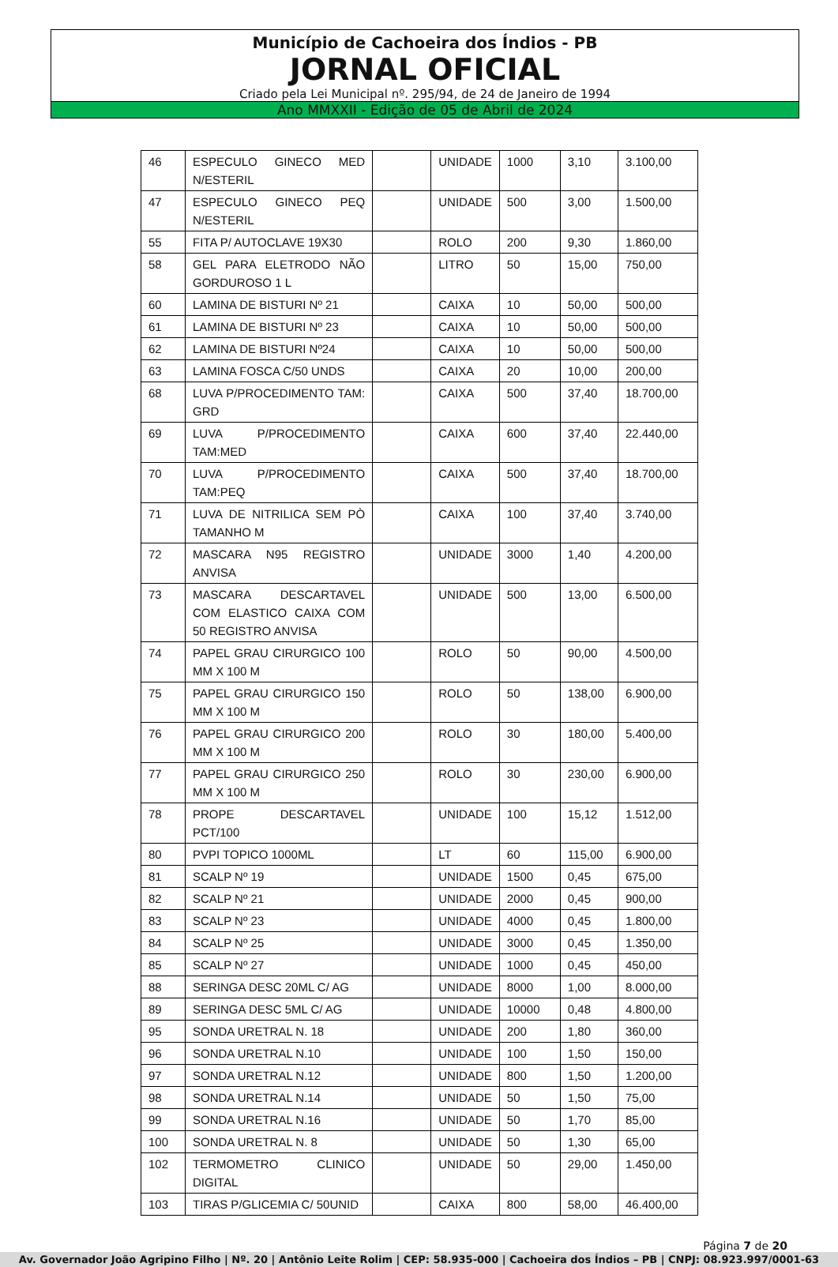Município de Cachoeira dos Índios - PB
JORNAL OFICIAL
Criado pela Lei Municipal nº. 295/94, de 24 de Janeiro de 1994
Ano MMXXII - Edição de 05 de Abril de 2024
| 46 | ESPECULO GINECO MED N/ESTERIL | | UNIDADE | 1000 | 3,10 | 3.100,00 |
| 47 | ESPECULO GINECO PEQ N/ESTERIL | | UNIDADE | 500 | 3,00 | 1.500,00 |
| 55 | FITA P/ AUTOCLAVE 19X30 | | ROLO | 200 | 9,30 | 1.860,00 |
| 58 | GEL PARA ELETRODO NÃO GORDUROSO 1 L | | LITRO | 50 | 15,00 | 750,00 |
| 60 | LAMINA DE BISTURI Nº 21 | | CAIXA | 10 | 50,00 | 500,00 |
| 61 | LAMINA DE BISTURI Nº 23 | | CAIXA | 10 | 50,00 | 500,00 |
| 62 | LAMINA DE BISTURI Nº24 | | CAIXA | 10 | 50,00 | 500,00 |
| 63 | LAMINA FOSCA C/50 UNDS | | CAIXA | 20 | 10,00 | 200,00 |
| 68 | LUVA P/PROCEDIMENTO TAM: GRD | | CAIXA | 500 | 37,40 | 18.700,00 |
| 69 | LUVA P/PROCEDIMENTO TAM:MED | | CAIXA | 600 | 37,40 | 22.440,00 |
| 70 | LUVA P/PROCEDIMENTO TAM:PEQ | | CAIXA | 500 | 37,40 | 18.700,00 |
| 71 | LUVA DE NITRILICA SEM PÒ TAMANHO M | | CAIXA | 100 | 37,40 | 3.740,00 |
| 72 | MASCARA N95 REGISTRO ANVISA | | UNIDADE | 3000 | 1,40 | 4.200,00 |
| 73 | MASCARA DESCARTAVEL COM ELASTICO CAIXA COM 50 REGISTRO ANVISA | | UNIDADE | 500 | 13,00 | 6.500,00 |
| 74 | PAPEL GRAU CIRURGICO 100 MM X 100 M | | ROLO | 50 | 90,00 | 4.500,00 |
| 75 | PAPEL GRAU CIRURGICO 150 MM X 100 M | | ROLO | 50 | 138,00 | 6.900,00 |
| 76 | PAPEL GRAU CIRURGICO 200 MM X 100 M | | ROLO | 30 | 180,00 | 5.400,00 |
| 77 | PAPEL GRAU CIRURGICO 250 MM X 100 M | | ROLO | 30 | 230,00 | 6.900,00 |
| 78 | PROPE DESCARTAVEL PCT/100 | | UNIDADE | 100 | 15,12 | 1.512,00 |
| 80 | PVPI TOPICO 1000ML | | LT | 60 | 115,00 | 6.900,00 |
| 81 | SCALP Nº 19 | | UNIDADE | 1500 | 0,45 | 675,00 |
| 82 | SCALP Nº 21 | | UNIDADE | 2000 | 0,45 | 900,00 |
| 83 | SCALP Nº 23 | | UNIDADE | 4000 | 0,45 | 1.800,00 |
| 84 | SCALP Nº 25 | | UNIDADE | 3000 | 0,45 | 1.350,00 |
| 85 | SCALP Nº 27 | | UNIDADE | 1000 | 0,45 | 450,00 |
| 88 | SERINGA DESC 20ML C/ AG | | UNIDADE | 8000 | 1,00 | 8.000,00 |
| 89 | SERINGA DESC 5ML C/ AG | | UNIDADE | 10000 | 0,48 | 4.800,00 |
| 95 | SONDA URETRAL N. 18 | | UNIDADE | 200 | 1,80 | 360,00 |
| 96 | SONDA URETRAL N.10 | | UNIDADE | 100 | 1,50 | 150,00 |
| 97 | SONDA URETRAL N.12 | | UNIDADE | 800 | 1,50 | 1.200,00 |
| 98 | SONDA URETRAL N.14 | | UNIDADE | 50 | 1,50 | 75,00 |
| 99 | SONDA URETRAL N.16 | | UNIDADE | 50 | 1,70 | 85,00 |
| 100 | SONDA URETRAL N. 8 | | UNIDADE | 50 | 1,30 | 65,00 |
| 102 | TERMOMETRO CLINICO DIGITAL | | UNIDADE | 50 | 29,00 | 1.450,00 |
| 103 | TIRAS P/GLICEMIA C/ 50UNID | | CAIXA | 800 | 58,00 | 46.400,00 |
Página 7 de 20
Av. Governador João Agripino Filho | Nº. 20 | Antônio Leite Rolim | CEP: 58.935-000 | Cachoeira dos Índios – PB | CNPJ: 08.923.997/0001-63